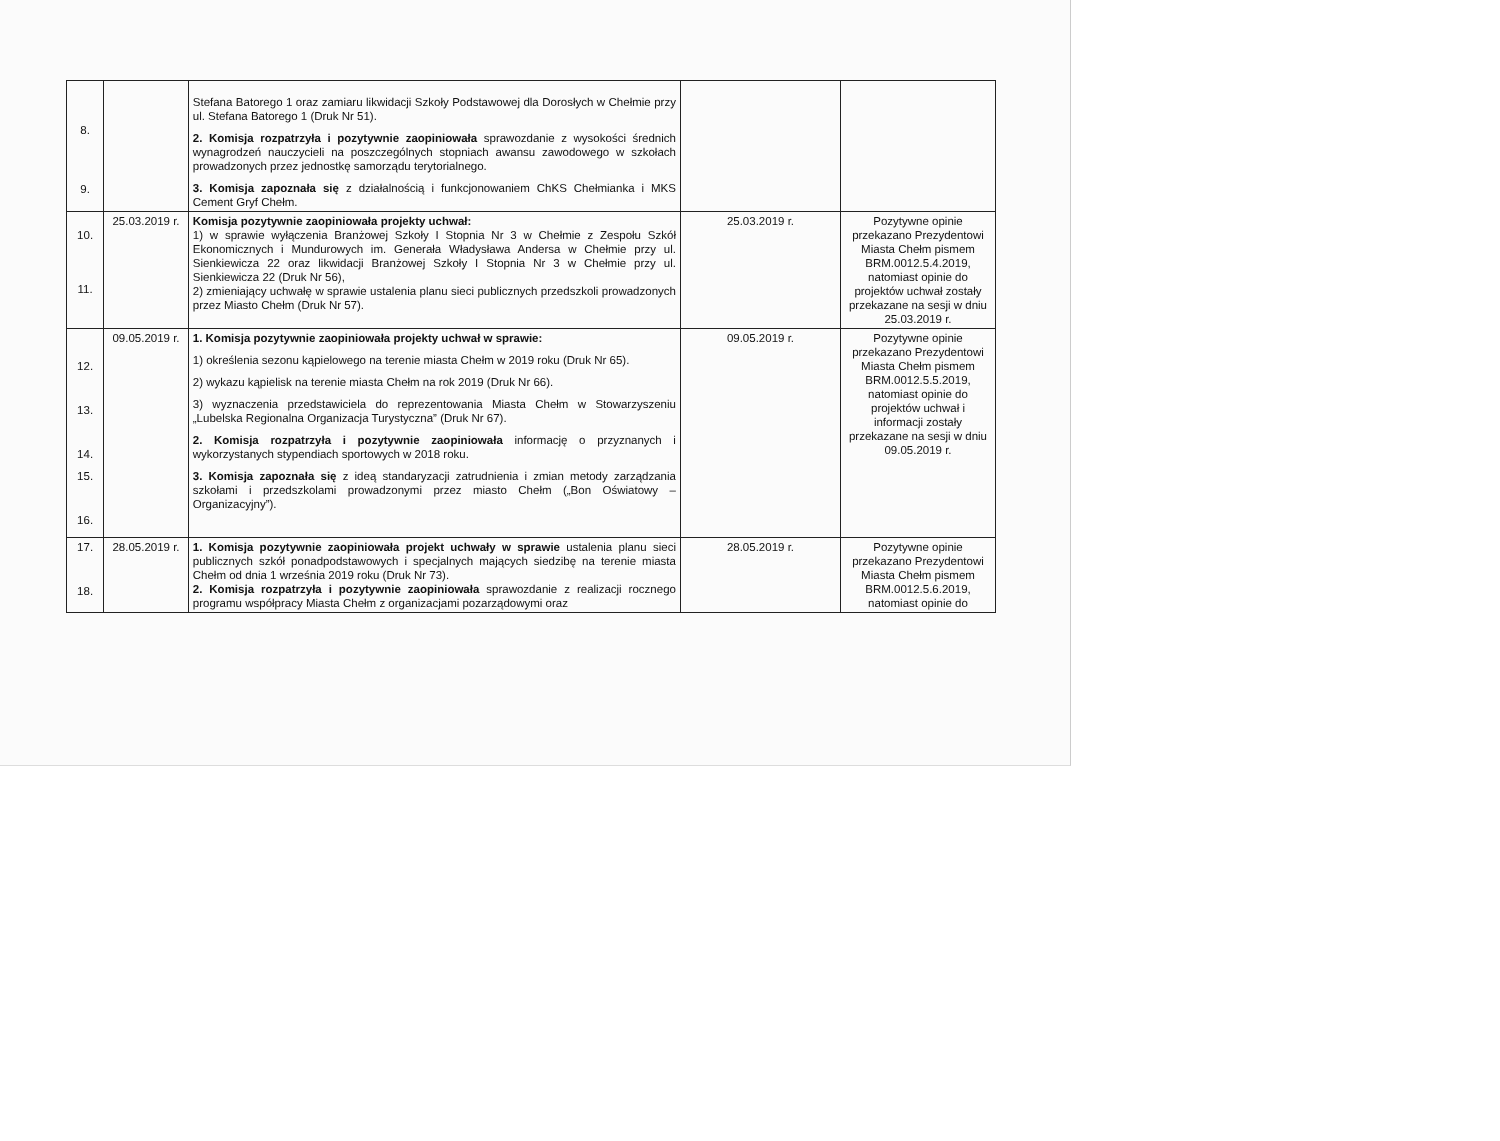| 8. 9. | | Stefana Batorego 1 oraz zamiaru likwidacji Szkoły Podstawowej dla Dorosłych w Chełmie przy ul. Stefana Batorego 1 (Druk Nr 51). 2. Komisja rozpatrzyła i pozytywnie zaopiniowała sprawozdanie z wysokości średnich wynagrodzeń nauczycieli na poszczególnych stopniach awansu zawodowego w szkołach prowadzonych przez jednostkę samorządu terytorialnego. 3. Komisja zapoznała się z działalnością i funkcjonowaniem ChKS Chełmianka i MKS Cement Gryf Chełm. | | |
| 10. 11. | 25.03.2019 r. | Komisja pozytywnie zaopiniowała projekty uchwał: 1) w sprawie wyłączenia Branżowej Szkoły I Stopnia Nr 3 w Chełmie z Zespołu Szkół Ekonomicznych i Mundurowych im. Generała Władysława Andersa w Chełmie przy ul. Sienkiewicza 22 oraz likwidacji Branżowej Szkoły I Stopnia Nr 3 w Chełmie przy ul. Sienkiewicza 22 (Druk Nr 56), 2) zmieniający uchwałę w sprawie ustalenia planu sieci publicznych przedszkoli prowadzonych przez Miasto Chełm (Druk Nr 57). | 25.03.2019 r. | Pozytywne opinie przekazano Prezydentowi Miasta Chełm pismem BRM.0012.5.4.2019, natomiast opinie do projektów uchwał zostały przekazane na sesji w dniu 25.03.2019 r. |
| 12. 13. 14. 15. 16. | 09.05.2019 r. | 1. Komisja pozytywnie zaopiniowała projekty uchwał w sprawie: 1) określenia sezonu kąpielowego na terenie miasta Chełm w 2019 roku (Druk Nr 65). 2) wykazu kąpielisk na terenie miasta Chełm na rok 2019 (Druk Nr 66). 3) wyznaczenia przedstawiciela do reprezentowania Miasta Chełm w Stowarzyszeniu „Lubelska Regionalna Organizacja Turystyczna” (Druk Nr 67). 2. Komisja rozpatrzyła i pozytywnie zaopiniowała informację o przyznanych i wykorzystanych stypendiach sportowych w 2018 roku. 3. Komisja zapoznała się z ideą standaryzacji zatrudnienia i zmian metody zarządzania szkołami i przedszkolami prowadzonymi przez miasto Chełm („Bon Oświatowy – Organizacyjny”). | 09.05.2019 r. | Pozytywne opinie przekazano Prezydentowi Miasta Chełm pismem BRM.0012.5.5.2019, natomiast opinie do projektów uchwał i informacji zostały przekazane na sesji w dniu 09.05.2019 r. |
| 17. 18. | 28.05.2019 r. | 1. Komisja pozytywnie zaopiniowała projekt uchwały w sprawie ustalenia planu sieci publicznych szkół ponadpodstawowych i specjalnych mających siedzibę na terenie miasta Chełm od dnia 1 września 2019 roku (Druk Nr 73). 2. Komisja rozpatrzyła i pozytywnie zaopiniowała sprawozdanie z realizacji rocznego programu współpracy Miasta Chełm z organizacjami pozarządowymi oraz | 28.05.2019 r. | Pozytywne opinie przekazano Prezydentowi Miasta Chełm pismem BRM.0012.5.6.2019, natomiast opinie do |